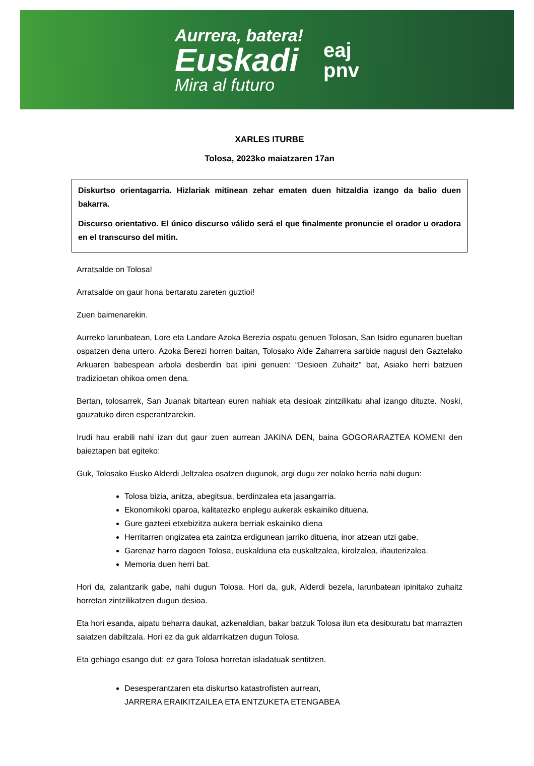Aurrera, batera!
Euskadi
Mira al futuro
eaj
pnv
XARLES ITURBE
Tolosa, 2023ko maiatzaren 17an
Diskurtso orientagarria. Hizlariak mitinean zehar ematen duen hitzaldia izango da balio duen bakarra.
Discurso orientativo. El único discurso válido será el que finalmente pronuncie el orador u oradora en el transcurso del mitin.
Arratsalde on Tolosa!
Arratsalde on gaur hona bertaratu zareten guztioi!
Zuen baimenarekin.
Aurreko larunbatean, Lore eta Landare Azoka Berezia ospatu genuen Tolosan, San Isidro egunaren bueltan ospatzen dena urtero. Azoka Berezi horren baitan, Tolosako Alde Zaharrera sarbide nagusi den Gaztelako Arkuaren babespean arbola desberdin bat ipini genuen: “Desioen Zuhaitz” bat, Asiako herri batzuen tradizioetan ohikoa omen dena.
Bertan, tolosarrek, San Juanak bitartean euren nahiak eta desioak zintzilikatu ahal izango dituzte. Noski, gauzatuko diren esperantzarekin.
Irudi hau erabili nahi izan dut gaur zuen aurrean JAKINA DEN, baina GOGORARAZTEA KOMENI den baieztapen bat egiteko:
Guk, Tolosako Eusko Alderdi Jeltzalea osatzen dugunok, argi dugu zer nolako herria nahi dugun:
Tolosa bizia, anitza, abegitsua, berdinzalea eta jasangarria.
Ekonomikoki oparoa, kalitatezko enplegu aukerak eskainiko dituena.
Gure gazteei etxebizitza aukera berriak eskainiko diena
Herritarren ongizatea eta zaintza erdigunean jarriko dituena, inor atzean utzi gabe.
Garenaz harro dagoen Tolosa, euskalduna eta euskaltzalea, kirolzalea, iñauterizalea.
Memoria duen herri bat.
Hori da, zalantzarik gabe, nahi dugun Tolosa. Hori da, guk, Alderdi bezela, larunbatean ipinitako zuhaitz horretan zintzilikatzen dugun desioa.
Eta hori esanda, aipatu beharra daukat, azkenaldian, bakar batzuk Tolosa ilun eta desitxuratu bat marrazten saiatzen dabiltzala. Hori ez da guk aldarrikatzen dugun Tolosa.
Eta gehiago esango dut: ez gara Tolosa horretan isladatuak sentitzen.
Desesperantzaren eta diskurtso katastrofisten aurrean,
JARRERA ERAIKITZAILEA ETA ENTZUKETA ETENGABEA